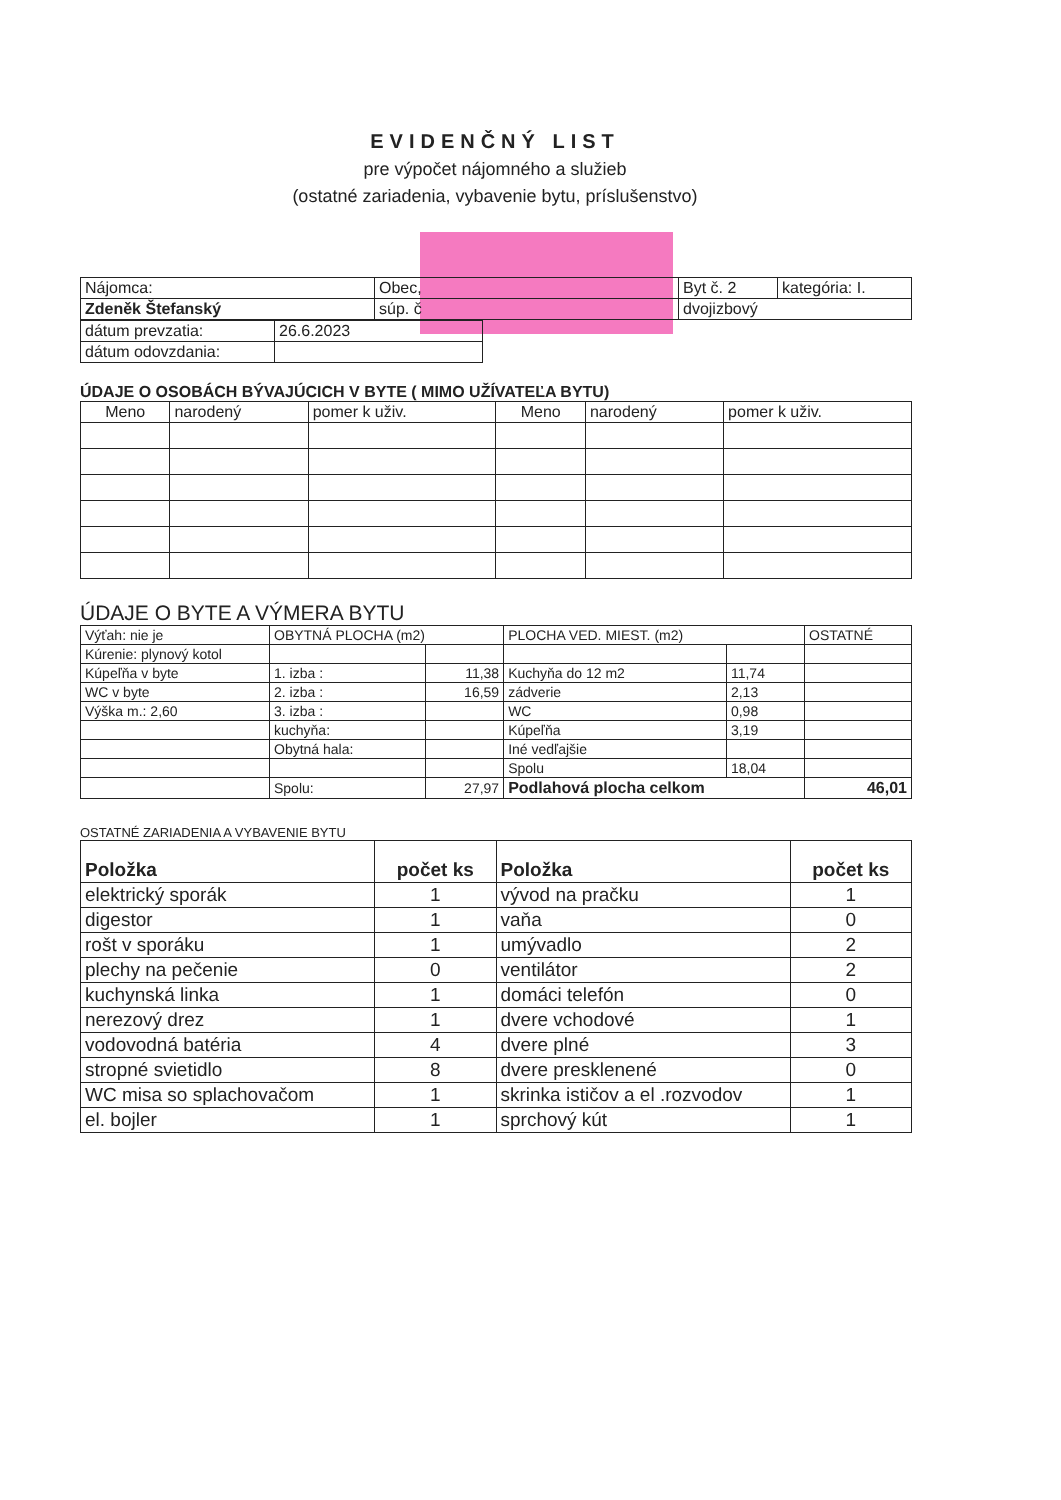EVIDENČNÝ LIST
pre výpočet nájomného a služieb
(ostatné zariadenia, vybavenie bytu, príslušenstvo)
| Nájomca: | Obec, | Byt č. 2 | kategória: I. |
| Zdeněk Štefanský | súp. č | dvojizbový | |
| dátum prevzatia: | 26.6.2023 |
| dátum odovzdania: | |
ÚDAJE O OSOBÁCH BÝVAJÚCICH V BYTE ( MIMO UŽÍVATEĽA BYTU)
| Meno | narodený | pomer k uživ. | Meno | narodený | pomer k uživ. |
| --- | --- | --- | --- | --- | --- |
ÚDAJE O BYTE A VÝMERA BYTU
| Výťah: nie je | OBYTNÁ PLOCHA (m2) | | PLOCHA VED. MIEST. (m2) | | OSTATNÉ |
| Kúrenie: plynový kotol | | | | | |
| Kúpeľňa v byte | 1. izba : | 11,38 | Kuchyňa do 12 m2 | 11,74 | |
| WC v byte | 2. izba : | 16,59 | zádverie | 2,13 | |
| Výška m.: 2,60 | 3. izba : | | WC | 0,98 | |
| | kuchyňa: | | Kúpeľňa | 3,19 | |
| | Obytná hala: | | Iné vedľajšie | | |
| | | | Spolu | 18,04 | |
| | Spolu: | 27,97 | Podlahová plocha celkom | | 46,01 |
OSTATNÉ ZARIADENIA A VYBAVENIE BYTU
| Položka | počet ks | Položka | počet ks |
| --- | --- | --- | --- |
| elektrický sporák | 1 | vývod na pračku | 1 |
| digestor | 1 | vaňa | 0 |
| rošt v sporáku | 1 | umývadlo | 2 |
| plechy na pečenie | 0 | ventilátor | 2 |
| kuchynská linka | 1 | domáci telefón | 0 |
| nerezový drez | 1 | dvere vchodové | 1 |
| vodovodná batéria | 4 | dvere plné | 3 |
| stropné svietidlo | 8 | dvere presklenené | 0 |
| WC misa so splachovačom | 1 | skrinka ističov a el .rozvodov | 1 |
| el. bojler | 1 | sprchový kút | 1 |